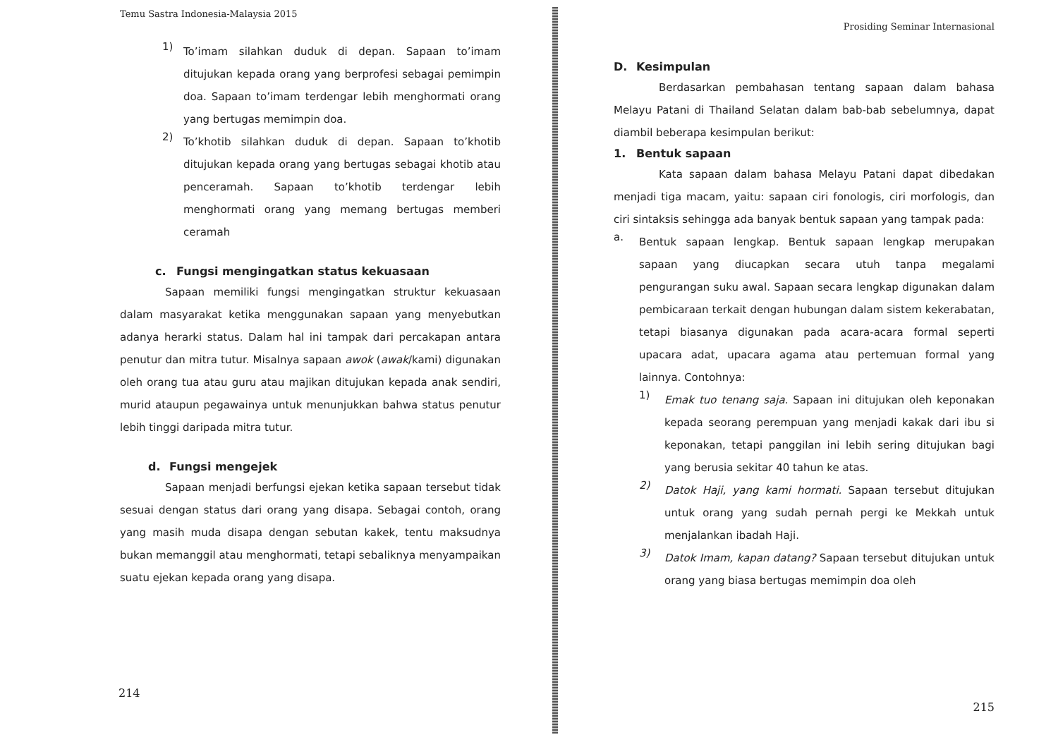Temu Sastra Indonesia-Malaysia 2015
1)
To’imam silahkan duduk di depan. Sapaan to’imam ditujukan kepada orang yang berprofesi sebagai pemimpin doa. Sapaan to’imam terdengar lebih menghormati orang yang bertugas memimpin doa.
2)
To’khotib silahkan duduk di depan. Sapaan to’khotib ditujukan kepada orang yang bertugas sebagai khotib atau penceramah. Sapaan to’khotib terdengar lebih menghormati orang yang memang bertugas memberi ceramah
c. Fungsi mengingatkan status kekuasaan
Sapaan memiliki fungsi mengingatkan struktur kekuasaan dalam masyarakat ketika menggunakan sapaan yang menyebutkan adanya herarki status. Dalam hal ini tampak dari percakapan antara penutur dan mitra tutur. Misalnya sapaan awok (awak/kami) digunakan oleh orang tua atau guru atau majikan ditujukan kepada anak sendiri, murid ataupun pegawainya untuk menunjukkan bahwa status penutur lebih tinggi daripada mitra tutur.
d. Fungsi mengejek
Sapaan menjadi berfungsi ejekan ketika sapaan tersebut tidak sesuai dengan status dari orang yang disapa. Sebagai contoh, orang yang masih muda disapa dengan sebutan kakek, tentu maksudnya bukan memanggil atau menghormati, tetapi sebaliknya menyampaikan suatu ejekan kepada orang yang disapa.
214
Prosiding Seminar Internasional
D. Kesimpulan
Berdasarkan pembahasan tentang sapaan dalam bahasa Melayu Patani di Thailand Selatan dalam bab-bab sebelumnya, dapat diambil beberapa kesimpulan berikut:
1. Bentuk sapaan
Kata sapaan dalam bahasa Melayu Patani dapat dibedakan menjadi tiga macam, yaitu: sapaan ciri fonologis, ciri morfologis, dan ciri sintaksis sehingga ada banyak bentuk sapaan yang tampak pada:
a.
Bentuk sapaan lengkap. Bentuk sapaan lengkap merupakan sapaan yang diucapkan secara utuh tanpa megalami pengurangan suku awal. Sapaan secara lengkap digunakan dalam pembicaraan terkait dengan hubungan dalam sistem kekerabatan, tetapi biasanya digunakan pada acara-acara formal seperti upacara adat, upacara agama atau pertemuan formal yang lainnya. Contohnya:
1)
Emak tuo tenang saja. Sapaan ini ditujukan oleh keponakan kepada seorang perempuan yang menjadi kakak dari ibu si keponakan, tetapi panggilan ini lebih sering ditujukan bagi yang berusia sekitar 40 tahun ke atas.
2)
Datok Haji, yang kami hormati. Sapaan tersebut ditujukan untuk orang yang sudah pernah pergi ke Mekkah untuk menjalankan ibadah Haji.
3)
Datok Imam, kapan datang? Sapaan tersebut ditujukan untuk orang yang biasa bertugas memimpin doa oleh
215